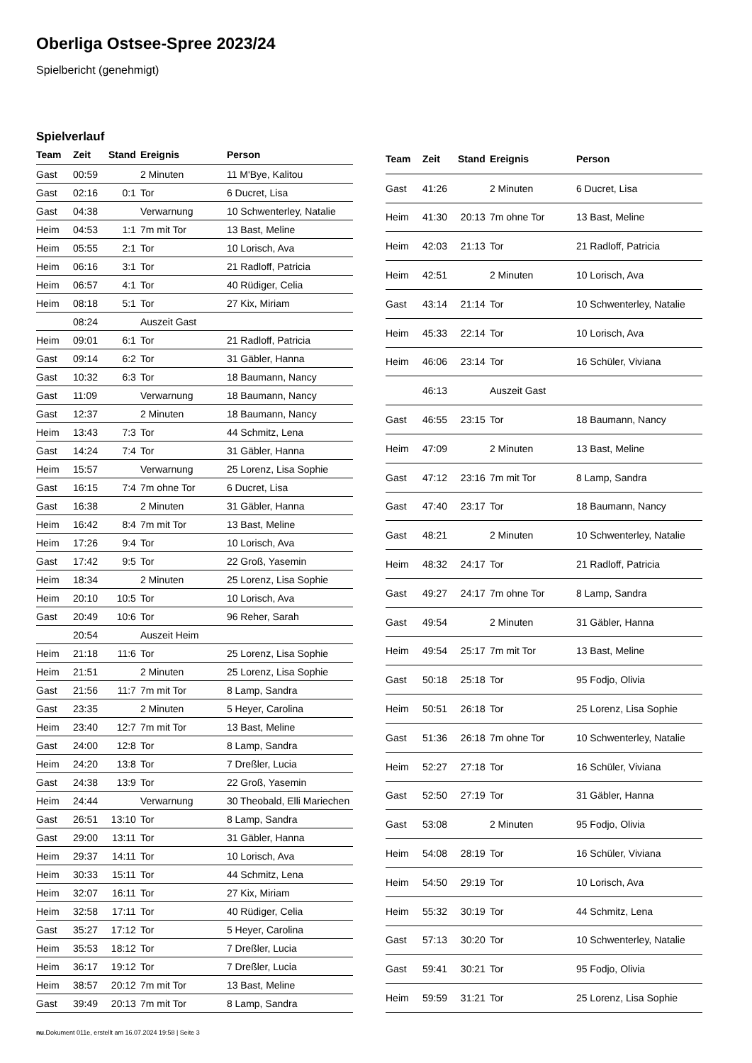Oberliga Ostsee-Spree 2023/24
Spielbericht (genehmigt)
Spielverlauf
| Team | Zeit | Stand | Ereignis | Person |
| --- | --- | --- | --- | --- |
| Gast | 00:59 | | 2 Minuten | 11 M'Bye, Kalitou |
| Gast | 02:16 | 0:1 | Tor | 6 Ducret, Lisa |
| Gast | 04:38 | | Verwarnung | 10 Schwenterley, Natalie |
| Heim | 04:53 | 1:1 | 7m mit Tor | 13 Bast, Meline |
| Heim | 05:55 | 2:1 | Tor | 10 Lorisch, Ava |
| Heim | 06:16 | 3:1 | Tor | 21 Radloff, Patricia |
| Heim | 06:57 | 4:1 | Tor | 40 Rüdiger, Celia |
| Heim | 08:18 | 5:1 | Tor | 27 Kix, Miriam |
| | 08:24 | | Auszeit Gast | |
| Heim | 09:01 | 6:1 | Tor | 21 Radloff, Patricia |
| Gast | 09:14 | 6:2 | Tor | 31 Gäbler, Hanna |
| Gast | 10:32 | 6:3 | Tor | 18 Baumann, Nancy |
| Gast | 11:09 | | Verwarnung | 18 Baumann, Nancy |
| Gast | 12:37 | | 2 Minuten | 18 Baumann, Nancy |
| Heim | 13:43 | 7:3 | Tor | 44 Schmitz, Lena |
| Gast | 14:24 | 7:4 | Tor | 31 Gäbler, Hanna |
| Heim | 15:57 | | Verwarnung | 25 Lorenz, Lisa Sophie |
| Gast | 16:15 | 7:4 | 7m ohne Tor | 6 Ducret, Lisa |
| Gast | 16:38 | | 2 Minuten | 31 Gäbler, Hanna |
| Heim | 16:42 | 8:4 | 7m mit Tor | 13 Bast, Meline |
| Heim | 17:26 | 9:4 | Tor | 10 Lorisch, Ava |
| Gast | 17:42 | 9:5 | Tor | 22 Groß, Yasemin |
| Heim | 18:34 | | 2 Minuten | 25 Lorenz, Lisa Sophie |
| Heim | 20:10 | 10:5 | Tor | 10 Lorisch, Ava |
| Gast | 20:49 | 10:6 | Tor | 96 Reher, Sarah |
| | 20:54 | | Auszeit Heim | |
| Heim | 21:18 | 11:6 | Tor | 25 Lorenz, Lisa Sophie |
| Heim | 21:51 | | 2 Minuten | 25 Lorenz, Lisa Sophie |
| Gast | 21:56 | 11:7 | 7m mit Tor | 8 Lamp, Sandra |
| Gast | 23:35 | | 2 Minuten | 5 Heyer, Carolina |
| Heim | 23:40 | 12:7 | 7m mit Tor | 13 Bast, Meline |
| Gast | 24:00 | 12:8 | Tor | 8 Lamp, Sandra |
| Heim | 24:20 | 13:8 | Tor | 7 Dreßler, Lucia |
| Gast | 24:38 | 13:9 | Tor | 22 Groß, Yasemin |
| Heim | 24:44 | | Verwarnung | 30 Theobald, Elli Mariechen |
| Gast | 26:51 | 13:10 | Tor | 8 Lamp, Sandra |
| Gast | 29:00 | 13:11 | Tor | 31 Gäbler, Hanna |
| Heim | 29:37 | 14:11 | Tor | 10 Lorisch, Ava |
| Heim | 30:33 | 15:11 | Tor | 44 Schmitz, Lena |
| Heim | 32:07 | 16:11 | Tor | 27 Kix, Miriam |
| Heim | 32:58 | 17:11 | Tor | 40 Rüdiger, Celia |
| Gast | 35:27 | 17:12 | Tor | 5 Heyer, Carolina |
| Heim | 35:53 | 18:12 | Tor | 7 Dreßler, Lucia |
| Heim | 36:17 | 19:12 | Tor | 7 Dreßler, Lucia |
| Heim | 38:57 | 20:12 | 7m mit Tor | 13 Bast, Meline |
| Gast | 39:49 | 20:13 | 7m mit Tor | 8 Lamp, Sandra |
| Team | Zeit | Stand | Ereignis | Person |
| --- | --- | --- | --- | --- |
| Gast | 41:26 | | 2 Minuten | 6 Ducret, Lisa |
| Heim | 41:30 | 20:13 | 7m ohne Tor | 13 Bast, Meline |
| Heim | 42:03 | 21:13 | Tor | 21 Radloff, Patricia |
| Heim | 42:51 | | 2 Minuten | 10 Lorisch, Ava |
| Gast | 43:14 | 21:14 | Tor | 10 Schwenterley, Natalie |
| Heim | 45:33 | 22:14 | Tor | 10 Lorisch, Ava |
| Heim | 46:06 | 23:14 | Tor | 16 Schüler, Viviana |
| | 46:13 | | Auszeit Gast | |
| Gast | 46:55 | 23:15 | Tor | 18 Baumann, Nancy |
| Heim | 47:09 | | 2 Minuten | 13 Bast, Meline |
| Gast | 47:12 | 23:16 | 7m mit Tor | 8 Lamp, Sandra |
| Gast | 47:40 | 23:17 | Tor | 18 Baumann, Nancy |
| Gast | 48:21 | | 2 Minuten | 10 Schwenterley, Natalie |
| Heim | 48:32 | 24:17 | Tor | 21 Radloff, Patricia |
| Gast | 49:27 | 24:17 | 7m ohne Tor | 8 Lamp, Sandra |
| Gast | 49:54 | | 2 Minuten | 31 Gäbler, Hanna |
| Heim | 49:54 | 25:17 | 7m mit Tor | 13 Bast, Meline |
| Gast | 50:18 | 25:18 | Tor | 95 Fodjo, Olivia |
| Heim | 50:51 | 26:18 | Tor | 25 Lorenz, Lisa Sophie |
| Gast | 51:36 | 26:18 | 7m ohne Tor | 10 Schwenterley, Natalie |
| Heim | 52:27 | 27:18 | Tor | 16 Schüler, Viviana |
| Gast | 52:50 | 27:19 | Tor | 31 Gäbler, Hanna |
| Gast | 53:08 | | 2 Minuten | 95 Fodjo, Olivia |
| Heim | 54:08 | 28:19 | Tor | 16 Schüler, Viviana |
| Heim | 54:50 | 29:19 | Tor | 10 Lorisch, Ava |
| Heim | 55:32 | 30:19 | Tor | 44 Schmitz, Lena |
| Gast | 57:13 | 30:20 | Tor | 10 Schwenterley, Natalie |
| Gast | 59:41 | 30:21 | Tor | 95 Fodjo, Olivia |
| Heim | 59:59 | 31:21 | Tor | 25 Lorenz, Lisa Sophie |
nu.Dokument 011e, erstellt am 16.07.2024 19:58 | Seite 3